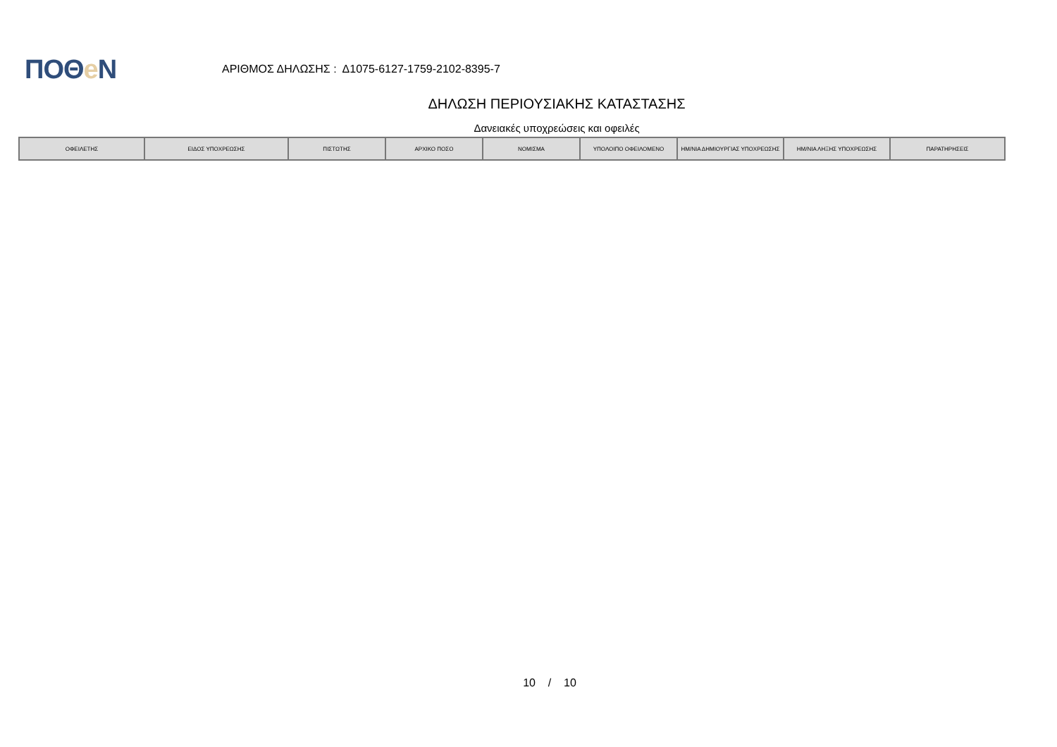ΠΟΘe Ν
ΑΡΙΘΜΟΣ ΔΗΛΩΣΗΣ : Δ1075-6127-1759-2102-8395-7
ΔΗΛΩΣΗ ΠΕΡΙΟΥΣΙΑΚΗΣ ΚΑΤΑΣΤΑΣΗΣ
Δανειακές υποχρεώσεις και οφειλές
| ΟΦΕΙΛΕΤΗΣ | ΕΙΔΟΣ ΥΠΟΧΡΕΩΣΗΣ | ΠΙΣΤΩΤΗΣ | ΑΡΧΙΚΟ ΠΟΣΟ | ΝΟΜΙΣΜΑ | ΥΠΟΛΟΙΠΟ ΟΦΕΙΛΟΜΕΝΟ | ΗΜ/ΝΙΑ ΔΗΜΙΟΥΡΓΙΑΣ ΥΠΟΧΡΕΩΣΗΣ | ΗΜ/ΝΙΑ ΛΗΞΗΣ ΥΠΟΧΡΕΩΣΗΣ | ΠΑΡΑΤΗΡΗΣΕΙΣ |
| --- | --- | --- | --- | --- | --- | --- | --- | --- |
10 / 10